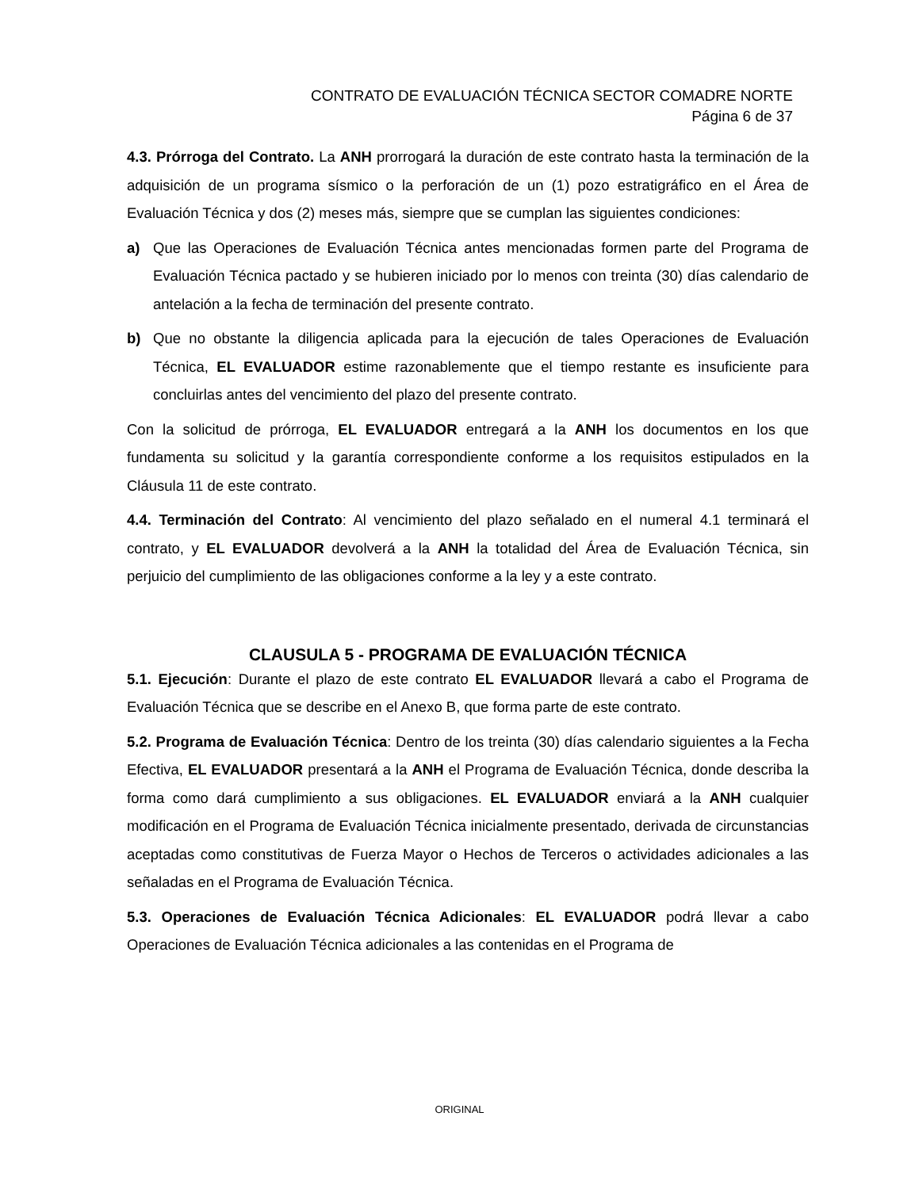CONTRATO DE EVALUACIÓN TÉCNICA SECTOR COMADRE NORTE
Página 6 de 37
4.3. Prórroga del Contrato. La ANH prorrogará la duración de este contrato hasta la terminación de la adquisición de un programa sísmico o la perforación de un (1) pozo estratigráfico en el Área de Evaluación Técnica y dos (2) meses más, siempre que se cumplan las siguientes condiciones:
a) Que las Operaciones de Evaluación Técnica antes mencionadas formen parte del Programa de Evaluación Técnica pactado y se hubieren iniciado por lo menos con treinta (30) días calendario de antelación a la fecha de terminación del presente contrato.
b) Que no obstante la diligencia aplicada para la ejecución de tales Operaciones de Evaluación Técnica, EL EVALUADOR estime razonablemente que el tiempo restante es insuficiente para concluirlas antes del vencimiento del plazo del presente contrato.
Con la solicitud de prórroga, EL EVALUADOR entregará a la ANH los documentos en los que fundamenta su solicitud y la garantía correspondiente conforme a los requisitos estipulados en la Cláusula 11 de este contrato.
4.4. Terminación del Contrato: Al vencimiento del plazo señalado en el numeral 4.1 terminará el contrato, y EL EVALUADOR devolverá a la ANH la totalidad del Área de Evaluación Técnica, sin perjuicio del cumplimiento de las obligaciones conforme a la ley y a este contrato.
CLAUSULA 5 - PROGRAMA DE EVALUACIÓN TÉCNICA
5.1. Ejecución: Durante el plazo de este contrato EL EVALUADOR llevará a cabo el Programa de Evaluación Técnica que se describe en el Anexo B, que forma parte de este contrato.
5.2. Programa de Evaluación Técnica: Dentro de los treinta (30) días calendario siguientes a la Fecha Efectiva, EL EVALUADOR presentará a la ANH el Programa de Evaluación Técnica, donde describa la forma como dará cumplimiento a sus obligaciones. EL EVALUADOR enviará a la ANH cualquier modificación en el Programa de Evaluación Técnica inicialmente presentado, derivada de circunstancias aceptadas como constitutivas de Fuerza Mayor o Hechos de Terceros o actividades adicionales a las señaladas en el Programa de Evaluación Técnica.
5.3. Operaciones de Evaluación Técnica Adicionales: EL EVALUADOR podrá llevar a cabo Operaciones de Evaluación Técnica adicionales a las contenidas en el Programa de
ORIGINAL